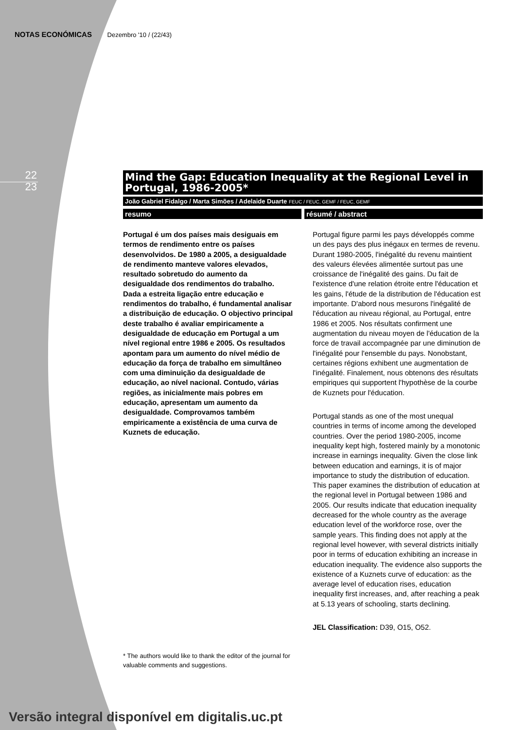NOTAS ECONÓMICAS Dezembro '10 / (22/43)
22
23
Mind the Gap: Education Inequality at the Regional Level in Portugal, 1986-2005*
João Gabriel Fidalgo / Marta Simões / Adelaide Duarte FEUC / FEUC, GEMF / FEUC, GEMF
resumo résumé / abstract
Portugal é um dos países mais desiguais em termos de rendimento entre os países desenvolvidos. De 1980 a 2005, a desigualdade de rendimento manteve valores elevados, resultado sobretudo do aumento da desigualdade dos rendimentos do trabalho. Dada a estreita ligação entre educação e rendimentos do trabalho, é fundamental analisar a distribuição de educação. O objectivo principal deste trabalho é avaliar empiricamente a desigualdade de educação em Portugal a um nível regional entre 1986 e 2005. Os resultados apontam para um aumento do nível médio de educação da força de trabalho em simultâneo com uma diminuição da desigualdade de educação, ao nível nacional. Contudo, várias regiões, as inicialmente mais pobres em educação, apresentam um aumento da desigualdade. Comprovamos também empiricamente a existência de uma curva de Kuznets de educação.
* The authors would like to thank the editor of the journal for valuable comments and suggestions.
Portugal figure parmi les pays développés comme un des pays des plus inégaux en termes de revenu. Durant 1980-2005, l'inégalité du revenu maintient des valeurs élevées alimentée surtout pas une croissance de l'inégalité des gains. Du fait de l'existence d'une relation étroite entre l'éducation et les gains, l'étude de la distribution de l'éducation est importante. D'abord nous mesurons l'inégalité de l'éducation au niveau régional, au Portugal, entre 1986 et 2005. Nos résultats confirment une augmentation du niveau moyen de l'éducation de la force de travail accompagnée par une diminution de l'inégalité pour l'ensemble du pays. Nonobstant, certaines régions exhibent une augmentation de l'inégalité. Finalement, nous obtenons des résultats empiriques qui supportent l'hypothèse de la courbe de Kuznets pour l'éducation.
Portugal stands as one of the most unequal countries in terms of income among the developed countries. Over the period 1980-2005, income inequality kept high, fostered mainly by a monotonic increase in earnings inequality. Given the close link between education and earnings, it is of major importance to study the distribution of education. This paper examines the distribution of education at the regional level in Portugal between 1986 and 2005. Our results indicate that education inequality decreased for the whole country as the average education level of the workforce rose, over the sample years. This finding does not apply at the regional level however, with several districts initially poor in terms of education exhibiting an increase in education inequality. The evidence also supports the existence of a Kuznets curve of education: as the average level of education rises, education inequality first increases, and, after reaching a peak at 5.13 years of schooling, starts declining.
JEL Classification: D39, O15, O52.
Versão integral disponível em digitalis.uc.pt